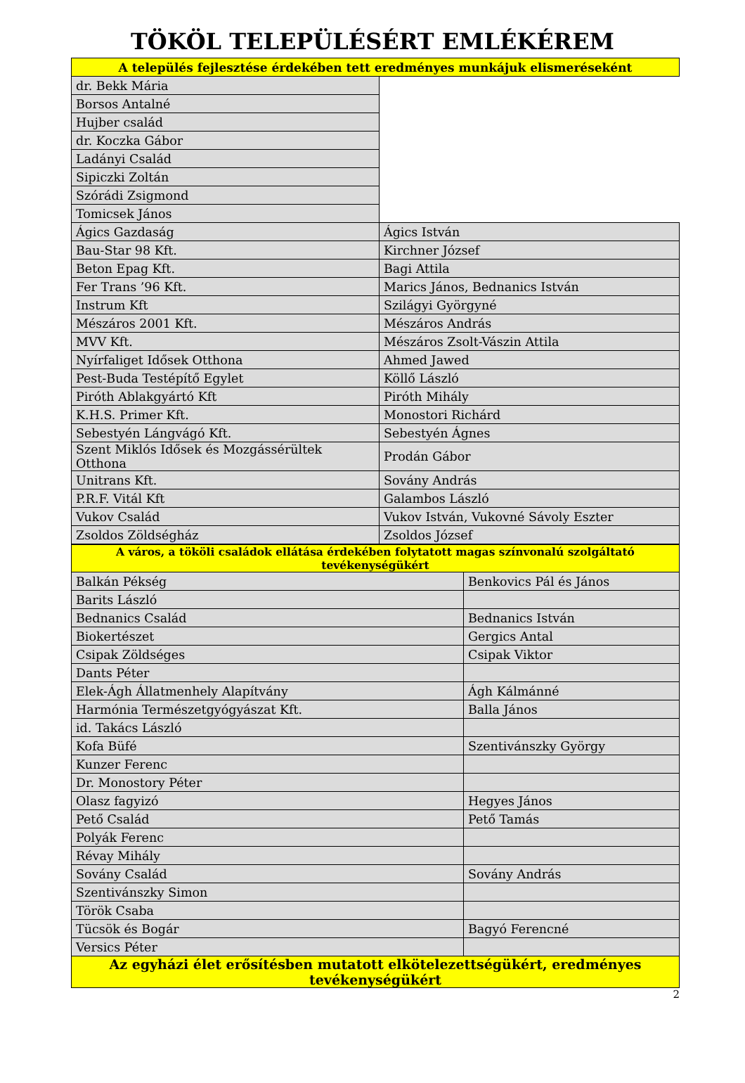TÖKÖL TELEPÜLÉSÉRT EMLÉKÉREM
| A település fejlesztése érdekében tett eredményes munkájuk elismeréseként | |
| dr. Bekk Mária | |
| Borsos Antalné | |
| Hujber család | |
| dr. Koczka Gábor | |
| Ladányi Család | |
| Sipiczki Zoltán | |
| Szórádi Zsigmond | |
| Tomicsek János | |
| Ágics Gazdaság | Ágics István |
| Bau-Star 98 Kft. | Kirchner József |
| Beton Epag Kft. | Bagi Attila |
| Fer Trans ’96 Kft. | Marics János, Bednanics István |
| Instrum Kft | Szilágyi Györgyné |
| Mészáros 2001 Kft. | Mészáros András |
| MVV Kft. | Mészáros Zsolt-Vászin Attila |
| Nyírfaliget Idősek Otthona | Ahmed Jawed |
| Pest-Buda Testépítő Egylet | Köllő László |
| Piróth Ablakgyártó Kft | Piróth Mihály |
| K.H.S. Primer Kft. | Monostori Richárd |
| Sebestyén Lángvágó Kft. | Sebestyén Ágnes |
| Szent Miklós Idősek és Mozgássérültek Otthona | Prodán Gábor |
| Unitrans Kft. | Sovány András |
| P.R.F. Vitál Kft | Galambos László |
| Vukov Család | Vukov István, Vukovné Sávoly Eszter |
| Zsoldos Zöldségház | Zsoldos József |
| A város, a tököli családok ellátása érdekében folytatott magas színvonalú szolgáltató tevékenységükért | |
| Balkán Pékség | Benkovics Pál és János |
| Barits László | |
| Bednanics Család | Bednanics István |
| Biokertészet | Gergics Antal |
| Csipak Zöldséges | Csipak Viktor |
| Dants Péter | |
| Elek-Ágh Állatmenhely Alapítvány | Ágh Kálmánné |
| Harmónia Természetgyógyászat Kft. | Balla János |
| id. Takács László | |
| Kofa Büfé | Szentivánszky György |
| Kunzer Ferenc | |
| Dr. Monostory Péter | |
| Olasz fagyizó | Hegyes János |
| Pető Család | Pető Tamás |
| Polyák Ferenc | |
| Révay Mihály | |
| Sovány Család | Sovány András |
| Szentivánszky Simon | |
| Török Csaba | |
| Tücsök és Bogár | Bagyó Ferencné |
| Versics Péter | |
| Az egyházi élet erősítésben mutatott elkötelezettségükért, eredményes tevékenységükért | |
2